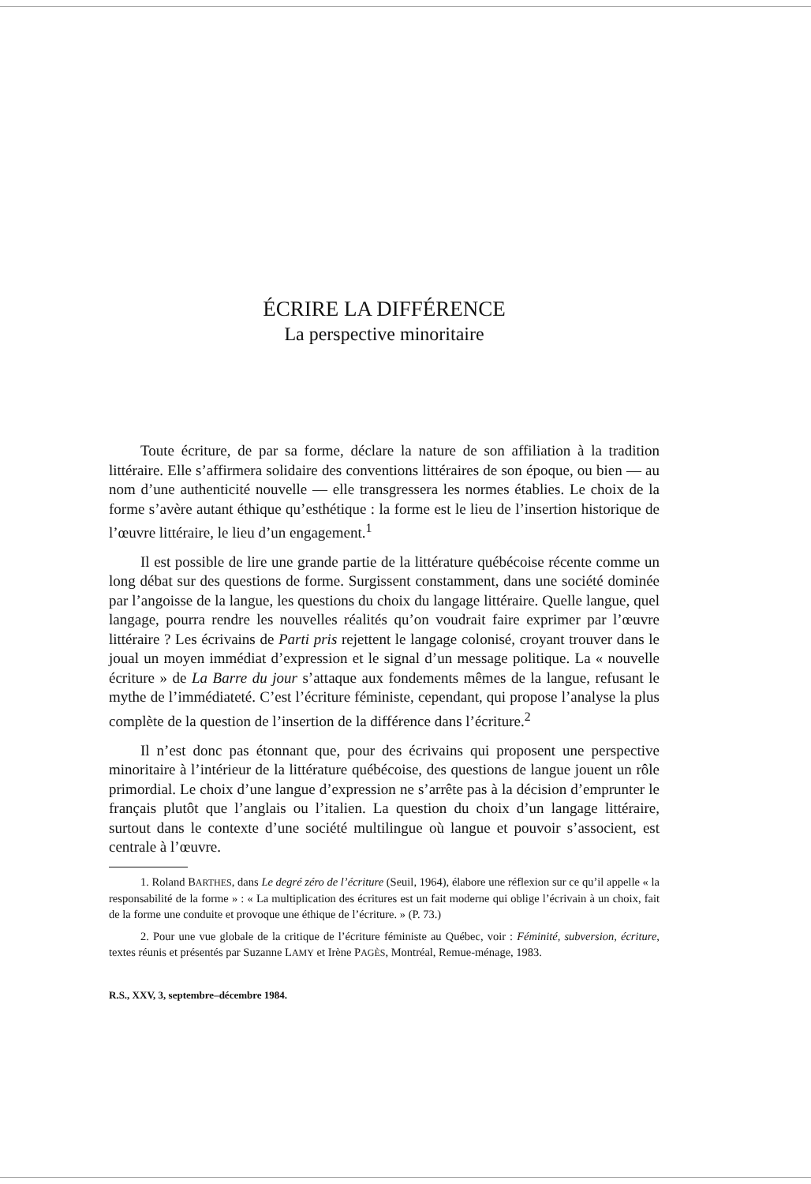ÉCRIRE LA DIFFÉRENCE
La perspective minoritaire
Toute écriture, de par sa forme, déclare la nature de son affiliation à la tradition littéraire. Elle s’affirmera solidaire des conventions littéraires de son époque, ou bien — au nom d’une authenticité nouvelle — elle transgressera les normes établies. Le choix de la forme s’avère autant éthique qu’esthétique : la forme est le lieu de l’insertion historique de l’œuvre littéraire, le lieu d’un engagement.<sup>1</sup>
Il est possible de lire une grande partie de la littérature québécoise récente comme un long débat sur des questions de forme. Surgissent constamment, dans une société dominée par l’angoisse de la langue, les questions du choix du langage littéraire. Quelle langue, quel langage, pourra rendre les nouvelles réalités qu’on voudrait faire exprimer par l’œuvre littéraire ? Les écrivains de Parti pris rejettent le langage colonisé, croyant trouver dans le joual un moyen immédiat d’expression et le signal d’un message politique. La « nouvelle écriture » de La Barre du jour s’attaque aux fondements mêmes de la langue, refusant le mythe de l’immédiateté. C’est l’écriture féministe, cependant, qui propose l’analyse la plus complète de la question de l’insertion de la différence dans l’écriture.<sup>2</sup>
Il n’est donc pas étonnant que, pour des écrivains qui proposent une perspective minoritaire à l’intérieur de la littérature québécoise, des questions de langue jouent un rôle primordial. Le choix d’une langue d’expression ne s’arrête pas à la décision d’emprunter le français plutôt que l’anglais ou l’italien. La question du choix d’un langage littéraire, surtout dans le contexte d’une société multilingue où langue et pouvoir s’associent, est centrale à l’œuvre.
1. Roland BARTHES, dans Le degré zéro de l’écriture (Seuil, 1964), élabore une réflexion sur ce qu’il appelle « la responsabilité de la forme » : « La multiplication des écritures est un fait moderne qui oblige l’écrivain à un choix, fait de la forme une conduite et provoque une éthique de l’écriture. » (P. 73.)
2. Pour une vue globale de la critique de l’écriture féministe au Québec, voir : Féminité, subversion, écriture, textes réunis et présentés par Suzanne LAMY et Irène PAGÈS, Montréal, Remue-ménage, 1983.
R.S., XXV, 3, septembre–décembre 1984.